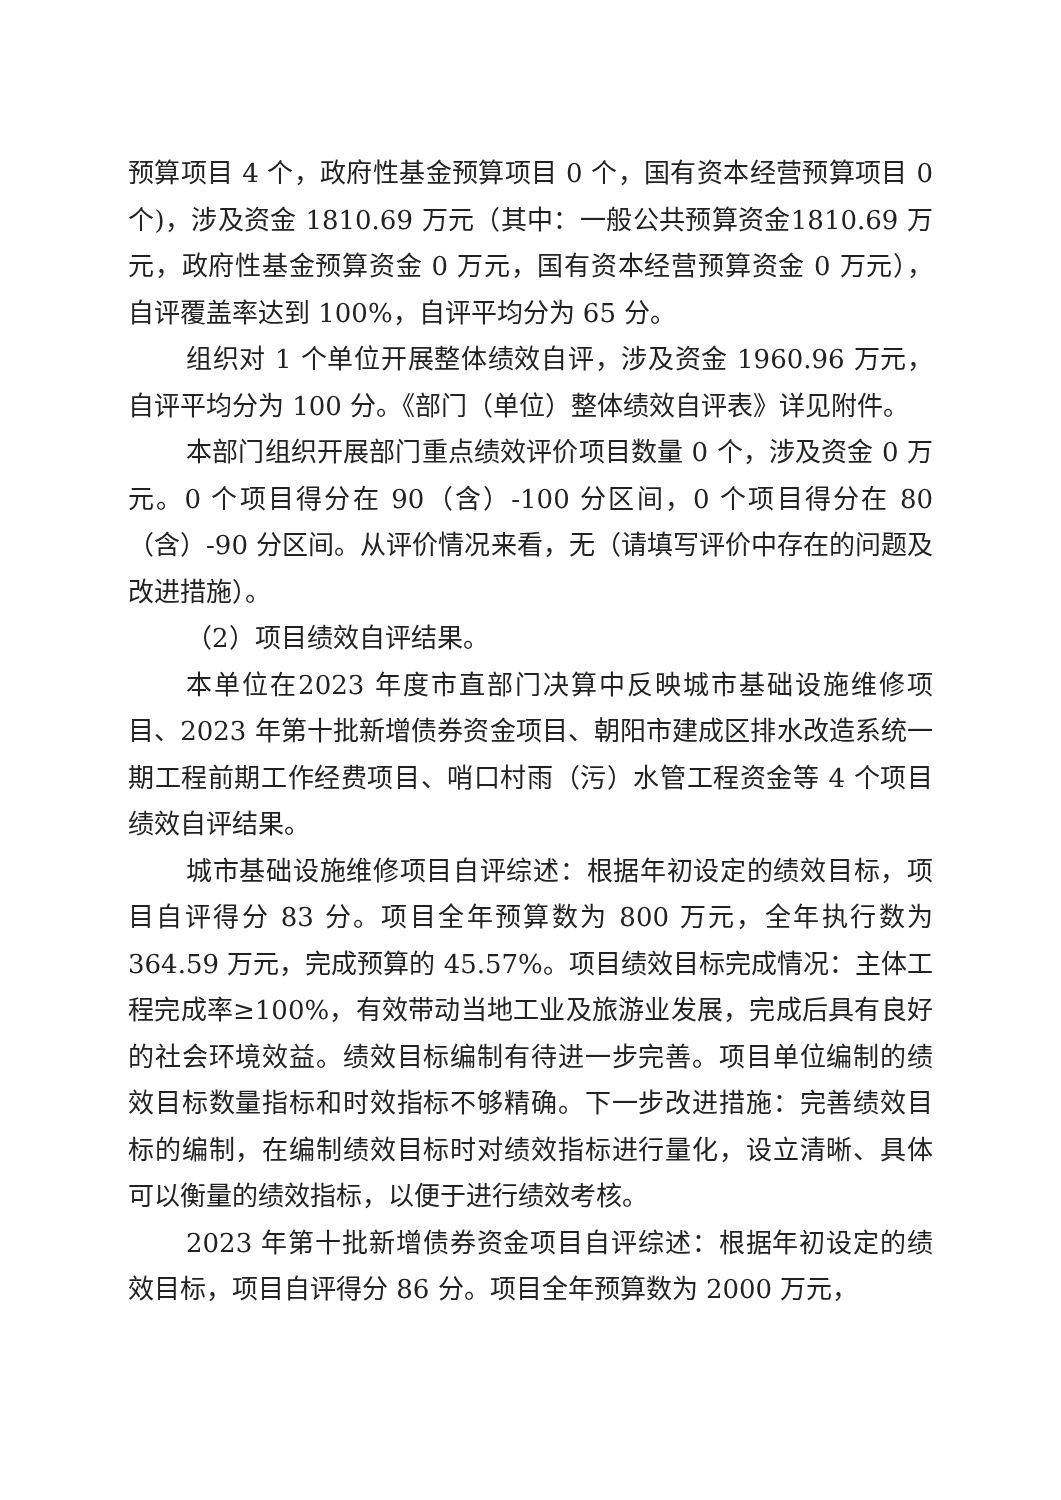预算项目 4 个，政府性基金预算项目 0 个，国有资本经营预算项目 0 个)，涉及资金 1810.69 万元（其中：一般公共预算资金1810.69 万元，政府性基金预算资金 0 万元，国有资本经营预算资金 0 万元），自评覆盖率达到 100%，自评平均分为 65 分。
组织对 1 个单位开展整体绩效自评，涉及资金 1960.96 万元，自评平均分为 100 分。《部门（单位）整体绩效自评表》详见附件。
本部门组织开展部门重点绩效评价项目数量 0 个，涉及资金 0 万元。0 个项目得分在 90（含）-100 分区间，0 个项目得分在 80（含）-90 分区间。从评价情况来看，无（请填写评价中存在的问题及改进措施）。
（2）项目绩效自评结果。
本单位在2023 年度市直部门决算中反映城市基础设施维修项目、2023 年第十批新增债券资金项目、朝阳市建成区排水改造系统一期工程前期工作经费项目、哨口村雨（污）水管工程资金等 4 个项目绩效自评结果。
城市基础设施维修项目自评综述：根据年初设定的绩效目标，项目自评得分 83 分。项目全年预算数为 800 万元，全年执行数为364.59 万元，完成预算的 45.57%。项目绩效目标完成情况：主体工程完成率≥100%，有效带动当地工业及旅游业发展，完成后具有良好的社会环境效益。绩效目标编制有待进一步完善。项目单位编制的绩效目标数量指标和时效指标不够精确。下一步改进措施：完善绩效目标的编制，在编制绩效目标时对绩效指标进行量化，设立清晰、具体可以衡量的绩效指标，以便于进行绩效考核。
2023 年第十批新增债券资金项目自评综述：根据年初设定的绩效目标，项目自评得分 86 分。项目全年预算数为 2000 万元，